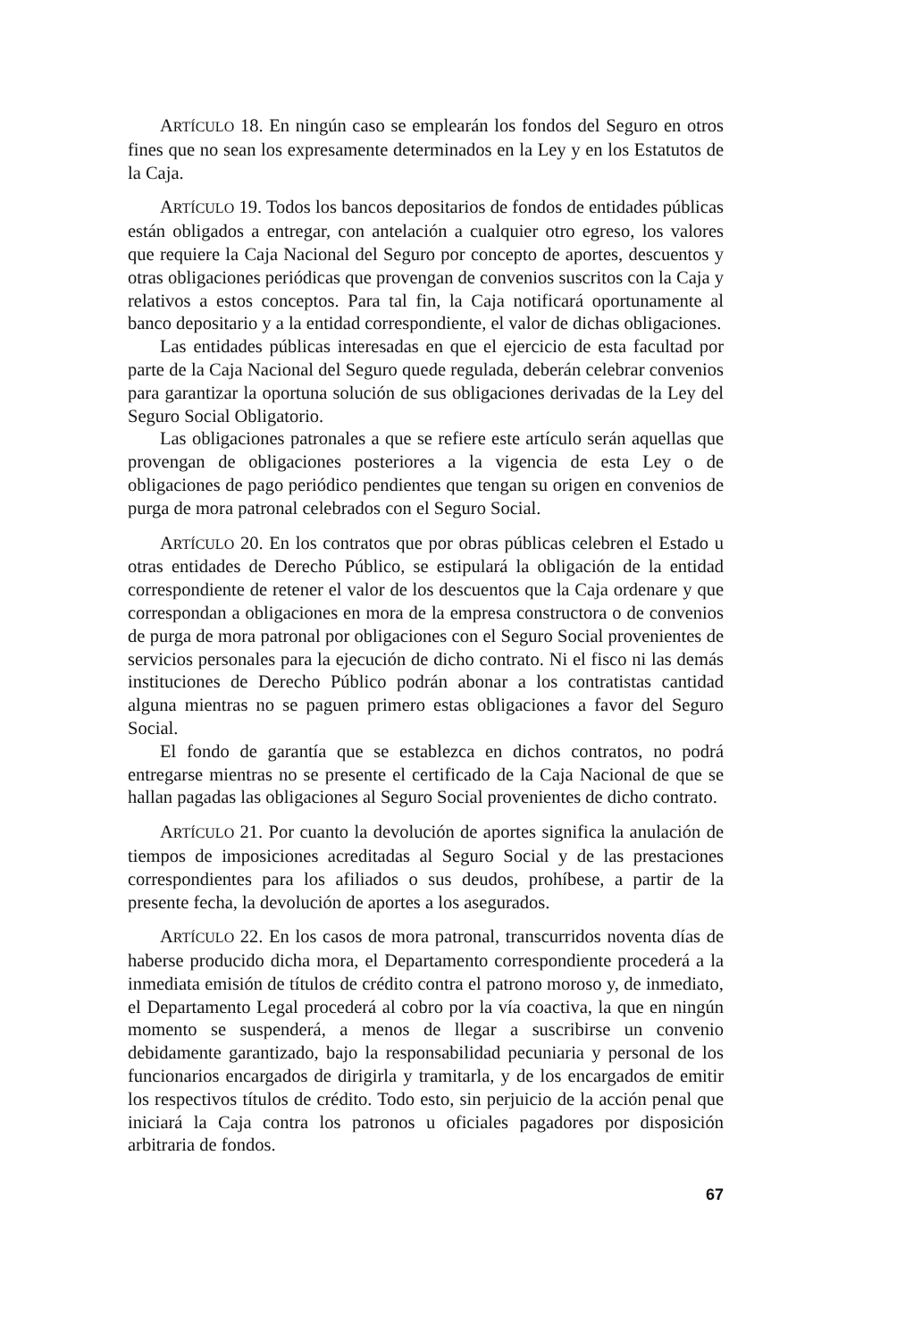ARTÍCULO 18. En ningún caso se emplearán los fondos del Seguro en otros fines que no sean los expresamente determinados en la Ley y en los Estatutos de la Caja.
ARTÍCULO 19. Todos los bancos depositarios de fondos de entidades públicas están obligados a entregar, con antelación a cualquier otro egreso, los valores que requiere la Caja Nacional del Seguro por concepto de aportes, descuentos y otras obligaciones periódicas que provengan de convenios suscritos con la Caja y relativos a estos conceptos. Para tal fin, la Caja notificará oportunamente al banco depositario y a la entidad correspondiente, el valor de dichas obligaciones.
Las entidades públicas interesadas en que el ejercicio de esta facultad por parte de la Caja Nacional del Seguro quede regulada, deberán celebrar convenios para garantizar la oportuna solución de sus obligaciones derivadas de la Ley del Seguro Social Obligatorio.
Las obligaciones patronales a que se refiere este artículo serán aquellas que provengan de obligaciones posteriores a la vigencia de esta Ley o de obligaciones de pago periódico pendientes que tengan su origen en convenios de purga de mora patronal celebrados con el Seguro Social.
ARTÍCULO 20. En los contratos que por obras públicas celebren el Estado u otras entidades de Derecho Público, se estipulará la obligación de la entidad correspondiente de retener el valor de los descuentos que la Caja ordenare y que correspondan a obligaciones en mora de la empresa constructora o de convenios de purga de mora patronal por obligaciones con el Seguro Social provenientes de servicios personales para la ejecución de dicho contrato. Ni el fisco ni las demás instituciones de Derecho Público podrán abonar a los contratistas cantidad alguna mientras no se paguen primero estas obligaciones a favor del Seguro Social.
El fondo de garantía que se establezca en dichos contratos, no podrá entregarse mientras no se presente el certificado de la Caja Nacional de que se hallan pagadas las obligaciones al Seguro Social provenientes de dicho contrato.
ARTÍCULO 21. Por cuanto la devolución de aportes significa la anulación de tiempos de imposiciones acreditadas al Seguro Social y de las prestaciones correspondientes para los afiliados o sus deudos, prohíbese, a partir de la presente fecha, la devolución de aportes a los asegurados.
ARTÍCULO 22. En los casos de mora patronal, transcurridos noventa días de haberse producido dicha mora, el Departamento correspondiente procederá a la inmediata emisión de títulos de crédito contra el patrono moroso y, de inmediato, el Departamento Legal procederá al cobro por la vía coactiva, la que en ningún momento se suspenderá, a menos de llegar a suscribirse un convenio debidamente garantizado, bajo la responsabilidad pecuniaria y personal de los funcionarios encargados de dirigirla y tramitarla, y de los encargados de emitir los respectivos títulos de crédito. Todo esto, sin perjuicio de la acción penal que iniciará la Caja contra los patronos u oficiales pagadores por disposición arbitraria de fondos.
67